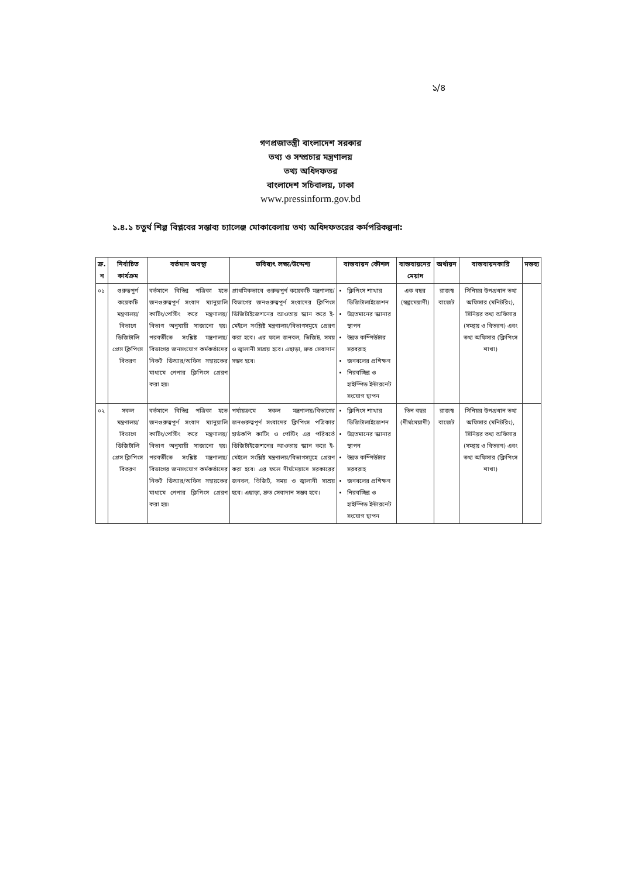১/৪
গণপ্রজাতন্ত্রী বাংলাদেশ সরকার
তথ্য ও সম্প্রচার মন্ত্রণালয়
তথ্য অধিদফতর
বাংলাদেশ সচিবালয়, ঢাকা
www.pressinform.gov.bd
১.৪.১ চতুর্থ শিল্প বিপ্লবের সম্ভাব্য চ্যালেঞ্জ মোকাবেলায় তথ্য অধিদফতরের কর্মপরিকল্পনা:
| ক্র. ন | নির্বাচিত কার্যক্রম | বর্তমান অবস্থা | ভবিষ্যৎ লক্ষ্য/উদ্দেশ্য | বাস্তবায়ন কৌশল | বাস্তবায়নের মেয়াদ | অর্থায়ন | বাস্তবায়নকারি | মন্তব্য |
| --- | --- | --- | --- | --- | --- | --- | --- | --- |
| ০১ | গুরুত্বপূর্ণ কয়েকটি মন্ত্রণালয়/বিভাগে ডিজিটালি প্রেস ক্লিপিংস বিতরণ | বর্তমানে বিভিন্ন পত্রিকা হতে জনগুরুত্বপূর্ণ সংবাদ ম্যানুয়ালি কাটিং/পেস্টিং করে মন্ত্রণালয়/বিভাগ অনুযায়ী সাজানো হয়। পরবর্তীতে সংশ্লিষ্ট মন্ত্রণালয়/বিভাগের জনসংযোগ কর্মকর্তাদের নিকট ডিআর/অফিস সহায়কের মাধ্যমে পেপার ক্লিপিংস প্রেরণ করা হয়। | প্রাথমিকভাবে গুরুত্বপূর্ণ কয়েকটি মন্ত্রণালয়/বিভাগের জনগুরুত্বপূর্ণ সংবাদের ক্লিপিংস ডিজিটাইজেশনের আওতায় স্ক্যান করে ই-মেইলে সংশ্লিষ্ট মন্ত্রণালয়/বিভাগসমূহে প্রেরণ করা হবে। এর ফলে জনবল, ভিজিট, সময় ও জ্বালানী সাশ্রয় হবে। এছাড়া, দ্রুত সেবাদান সম্ভব হবে। | ক্লিপিংস শাখার ডিজিটালাইজেশন উন্নতমানের স্ক্যানার স্থাপন উন্নত কম্পিউটার সরবরাহ জনবলের প্রশিক্ষণ নিরবচ্ছিন্ন ও হাইস্পিড ইন্টারনেট সংযোগ স্থাপন | এক বছর (স্বল্পমেয়াদী) | রাজস্ব বাজেট | সিনিয়র উপপ্রধান তথ্য অফিসার (মনিটরিং), সিনিয়র তথ্য অফিসার (সমন্বয় ও বিতরণ) এবং তথ্য অফিসার (ক্লিপিংস শাখা) | |
| ০২ | সকল মন্ত্রণালয়/বিভাগে ডিজিটালি প্রেস ক্লিপিংস বিতরণ | বর্তমানে বিভিন্ন পত্রিকা হতে জনগুরুত্বপূর্ণ সংবাদ ম্যানুয়ালি কাটিং/পেস্টিং করে মন্ত্রণালয়/বিভাগ অনুযায়ী সাজানো হয়। পরবর্তীতে সংশ্লিষ্ট মন্ত্রণালয়/বিভাগের জনসংযোগ কর্মকর্তাদের নিকট ডিআর/অফিস সহায়কের মাধ্যমে পেপার ক্লিপিংস প্রেরণ করা হয়। | পর্যায়ক্রমে সকল মন্ত্রণালয়/বিভাগের জনগুরুত্বপূর্ণ সংবাদের ক্লিপিংস পত্রিকার হার্ডকপি কাটিং ও পেস্টিং এর পরিবর্তে ডিজিটাইজেশনের আওতায় স্ক্যান করে ই-মেইলে সংশ্লিষ্ট মন্ত্রণালয়/বিভাগসমূহে প্রেরণ করা হবে। এর ফলে দীর্ঘমেয়াদে সরকারের জনবল, ভিজিট, সময় ও জ্বালানী সাশ্রয় হবে। এছাড়া, দ্রুত সেবাদান সম্ভব হবে। | ক্লিপিংস শাখার ডিজিটালাইজেশন উন্নতমানের স্ক্যানার স্থাপন উন্নত কম্পিউটার সরবরাহ জনবলের প্রশিক্ষণ নিরবচ্ছিন্ন ও হাইস্পিড ইন্টারনেট সংযোগ স্থাপন | তিন বছর (দীর্ঘমেয়াদী) | রাজস্ব বাজেট | সিনিয়র উপপ্রধান তথ্য অফিসার (মনিটরিং), সিনিয়র তথ্য অফিসার (সমন্বয় ও বিতরণ) এবং তথ্য অফিসার (ক্লিপিংস শাখা) | |